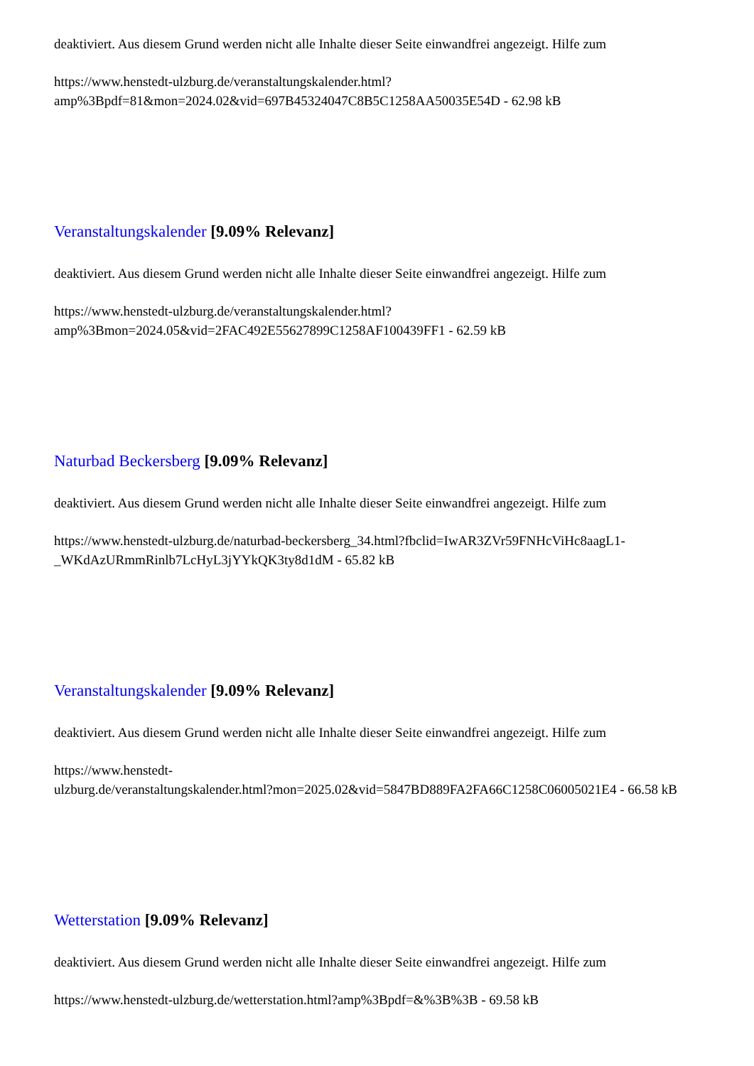deaktiviert. Aus diesem Grund werden nicht alle Inhalte dieser Seite einwandfrei angezeigt. Hilfe zum
https://www.henstedt-ulzburg.de/veranstaltungskalender.html?amp%3Bpdf=81&mon=2024.02&vid=697B45324047C8B5C1258AA50035E54D - 62.98 kB
Veranstaltungskalender [9.09% Relevanz]
deaktiviert. Aus diesem Grund werden nicht alle Inhalte dieser Seite einwandfrei angezeigt. Hilfe zum
https://www.henstedt-ulzburg.de/veranstaltungskalender.html?amp%3Bmon=2024.05&vid=2FAC492E55627899C1258AF100439FF1 - 62.59 kB
Naturbad Beckersberg [9.09% Relevanz]
deaktiviert. Aus diesem Grund werden nicht alle Inhalte dieser Seite einwandfrei angezeigt. Hilfe zum
https://www.henstedt-ulzburg.de/naturbad-beckersberg_34.html?fbclid=IwAR3ZVr59FNHcViHc8aagL1-_WKdAzURmmRinlb7LcHyL3jYYkQK3ty8d1dM - 65.82 kB
Veranstaltungskalender [9.09% Relevanz]
deaktiviert. Aus diesem Grund werden nicht alle Inhalte dieser Seite einwandfrei angezeigt. Hilfe zum
https://www.henstedt-
ulzburg.de/veranstaltungskalender.html?mon=2025.02&vid=5847BD889FA2FA66C1258C06005021E4 - 66.58 kB
Wetterstation [9.09% Relevanz]
deaktiviert. Aus diesem Grund werden nicht alle Inhalte dieser Seite einwandfrei angezeigt. Hilfe zum
https://www.henstedt-ulzburg.de/wetterstation.html?amp%3Bpdf=&%3B%3B - 69.58 kB